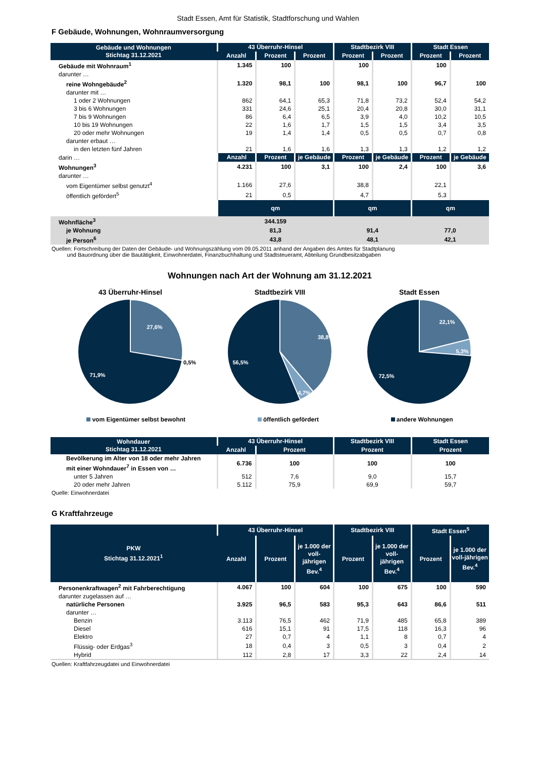Stadt Essen, Amt für Statistik, Stadtforschung und Wahlen
F Gebäude, Wohnungen, Wohnraumversorgung
| Gebäude und Wohnungen Stichtag 31.12.2021 | 43 Überruhr-Hinsel | | | Stadtbezirk VIII | | Stadt Essen | |
| --- | --- | --- | --- | --- | --- | --- | --- |
| | Anzahl | Prozent | Prozent | Prozent | Prozent | Prozent | Prozent |
| Gebäude mit Wohnraum<sup>1</sup> | 1.345 | 100 | | 100 | | 100 | |
| darunter … | | | | | | | |
| reine Wohngebäude<sup>2</sup> | 1.320 | 98,1 | 100 | 98,1 | 100 | 96,7 | 100 |
| darunter mit … | | | | | | | |
| 1 oder 2 Wohnungen | 862 | 64,1 | 65,3 | 71,8 | 73,2 | 52,4 | 54,2 |
| 3 bis 6 Wohnungen | 331 | 24,6 | 25,1 | 20,4 | 20,8 | 30,0 | 31,1 |
| 7 bis 9 Wohnungen | 86 | 6,4 | 6,5 | 3,9 | 4,0 | 10,2 | 10,5 |
| 10 bis 19 Wohnungen | 22 | 1,6 | 1,7 | 1,5 | 1,5 | 3,4 | 3,5 |
| 20 oder mehr Wohnungen | 19 | 1,4 | 1,4 | 0,5 | 0,5 | 0,7 | 0,8 |
| darunter erbaut … | | | | | | | |
| in den letzten fünf Jahren | 21 | 1,6 | 1,6 | 1,3 | 1,3 | 1,2 | 1,2 |
| darin … | Anzahl | Prozent | je Gebäude | Prozent | je Gebäude | Prozent | je Gebäude |
| Wohnungen<sup>3</sup> | 4.231 | 100 | 3,1 | 100 | 2,4 | 100 | 3,6 |
| darunter … | | | | | | | |
| vom Eigentümer selbst genutzt<sup>4</sup> | 1.166 | 27,6 | | 38,8 | | 22,1 | |
| öffentlich gefördert<sup>5</sup> | 21 | 0,5 | | 4,7 | | 5,3 | |
| | qm | | | qm | | qm | |
| Wohnfläche<sup>3</sup> | 344.159 | | | | | | |
| je Wohnung | 81,3 | | | 91,4 | | 77,0 | |
| je Person<sup>6</sup> | 43,8 | | | 48,1 | | 42,1 | |
Quellen: Fortschreibung der Daten der Gebäude- und Wohnungszählung vom 09.05.2011 anhand der Angaben des Amtes für Stadtplanung
und Bauordnung über die Bautätigkeit, Einwohnerdatei, Finanzbuchhaltung und Stadtsteueramt, Abteilung Grundbesitzabgaben
Wohnungen nach Art der Wohnung am 31.12.2021
43 Überruhr-Hinsel
27,6%
71,9%
0,5%
Stadtbezirk VIII
38,8%
56,5%
4,7%
Stadt Essen
22,1%
5,3%
72,5%
vom Eigentümer selbst bewohnt öffentlich gefördert andere Wohnungen
| Wohndauer Stichtag 31.12.2021 | 43 Überruhr-Hinsel | | Stadtbezirk VIII | Stadt Essen |
| --- | --- | --- | --- | --- |
| | Anzahl | Prozent | Prozent | Prozent |
| Bevölkerung im Alter von 18 oder mehr Jahren mit einer Wohndauer<sup>7</sup> in Essen von … | 6.736 | 100 | 100 | 100 |
| unter 5 Jahren | 512 | 7,6 | 9,0 | 15,7 |
| 20 oder mehr Jahren | 5.112 | 75,9 | 69,9 | 59,7 |
Quelle: Einwohnerdatei
G Kraftfahrzeuge
| PKW Stichtag 31.12.2021<sup>1</sup> | 43 Überruhr-Hinsel | | | Stadtbezirk VIII | | Stadt Essen<sup>5</sup> | |
| --- | --- | --- | --- | --- | --- | --- | --- |
| | Anzahl | Prozent | je 1.000 der voll-jährigen Bev.<sup>4</sup> | Prozent | je 1.000 der voll-jährigen Bev.<sup>4</sup> | Prozent | je 1.000 der voll-jährigen Bev.<sup>4</sup> |
| Personenkraftwagen<sup>2</sup> mit Fahrberechtigung | 4.067 | 100 | 604 | 100 | 675 | 100 | 590 |
| darunter zugelassen auf … | | | | | | | |
| natürliche Personen | 3.925 | 96,5 | 583 | 95,3 | 643 | 86,6 | 511 |
| darunter … | | | | | | | |
| Benzin | 3.113 | 76,5 | 462 | 71,9 | 485 | 65,8 | 389 |
| Diesel | 616 | 15,1 | 91 | 17,5 | 118 | 16,3 | 96 |
| Elektro | 27 | 0,7 | 4 | 1,1 | 8 | 0,7 | 4 |
| Flüssig- oder Erdgas<sup>3</sup> | 18 | 0,4 | 3 | 0,5 | 3 | 0,4 | 2 |
| Hybrid | 112 | 2,8 | 17 | 3,3 | 22 | 2,4 | 14 |
Quellen: Kraftfahrzeugdatei und Einwohnerdatei